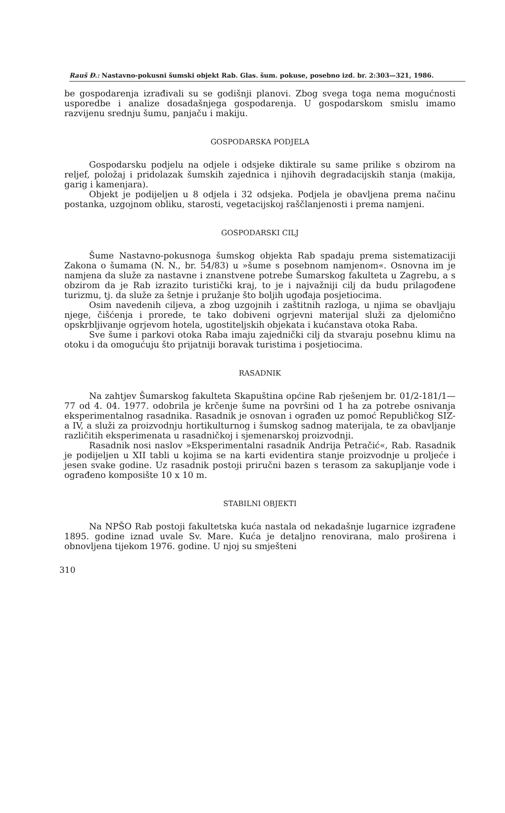Rauš Đ.: Nastavno-pokusni šumski objekt Rab. Glas. šum. pokuse, posebno izd. br. 2:303—321, 1986.
be gospodarenja izrađivali su se godišnji planovi. Zbog svega toga nema mogućnosti usporedbe i analize dosadašnjega gospodarenja. U gospodarskom smislu imamo razvijenu srednju šumu, panjaču i makiju.
GOSPODARSKA PODJELA
Gospodarsku podjelu na odjele i odsjeke diktirale su same prilike s obzirom na reljef, položaj i pridolazak šumskih zajednica i njihovih degradacijskih stanja (makija, garig i kamenjara).
Objekt je podijeljen u 8 odjela i 32 odsjeka. Podjela je obavljena prema načinu postanka, uzgojnom obliku, starosti, vegetacijskoj raščlanjenosti i prema namjeni.
GOSPODARSKI CILJ
Šume Nastavno-pokusnoga šumskog objekta Rab spadaju prema sistematizaciji Zakona o šumama (N. N., br. 54/83) u »šume s posebnom namjenom«. Osnovna im je namjena da služe za nastavne i znanstvene potrebe Šumarskog fakulteta u Zagrebu, a s obzirom da je Rab izrazito turistički kraj, to je i najvažniji cilj da budu prilagođene turizmu, tj. da služe za šetnje i pružanje što boljih ugođaja posjetiocima.
Osim navedenih ciljeva, a zbog uzgojnih i zaštitnih razloga, u njima se obavljaju njege, čišćenja i prorede, te tako dobiveni ogrjevni materijal služi za djelomično opskrbljivanje ogrjevom hotela, ugostiteljskih objekata i kućanstava otoka Raba.
Sve šume i parkovi otoka Raba imaju zajednički cilj da stvaraju posebnu klimu na otoku i da omogućuju što prijatniji boravak turistima i posjetiocima.
RASADNIK
Na zahtjev Šumarskog fakulteta Skapuština općine Rab rješenjem br. 01/2-181/1—77 od 4. 04. 1977. odobrila je krčenje šume na površini od 1 ha za potrebe osnivanja eksperimentalnog rasadnika. Rasadnik je osnovan i ograđen uz pomoć Republičkog SIZ-a IV, a služi za proizvodnju hortikulturnog i šumskog sadnog materijala, te za obavljanje različitih eksperimenata u rasadničkoj i sjemenarskoj proizvodnji.
Rasadnik nosi naslov »Eksperimentalni rasadnik Andrija Petračić«, Rab. Rasadnik je podijeljen u XII tabli u kojima se na karti evidentira stanje proizvodnje u proljeće i jesen svake godine. Uz rasadnik postoji priručni bazen s terasom za sakupljanje vode i ograđeno komposište 10 x 10 m.
STABILNI OBJEKTI
Na NPŠO Rab postoji fakultetska kuća nastala od nekadašnje lugarnice izgrađene 1895. godine iznad uvale Sv. Mare. Kuća je detaljno renovirana, malo proširena i obnovljena tijekom 1976. godine. U njoj su smješteni
310